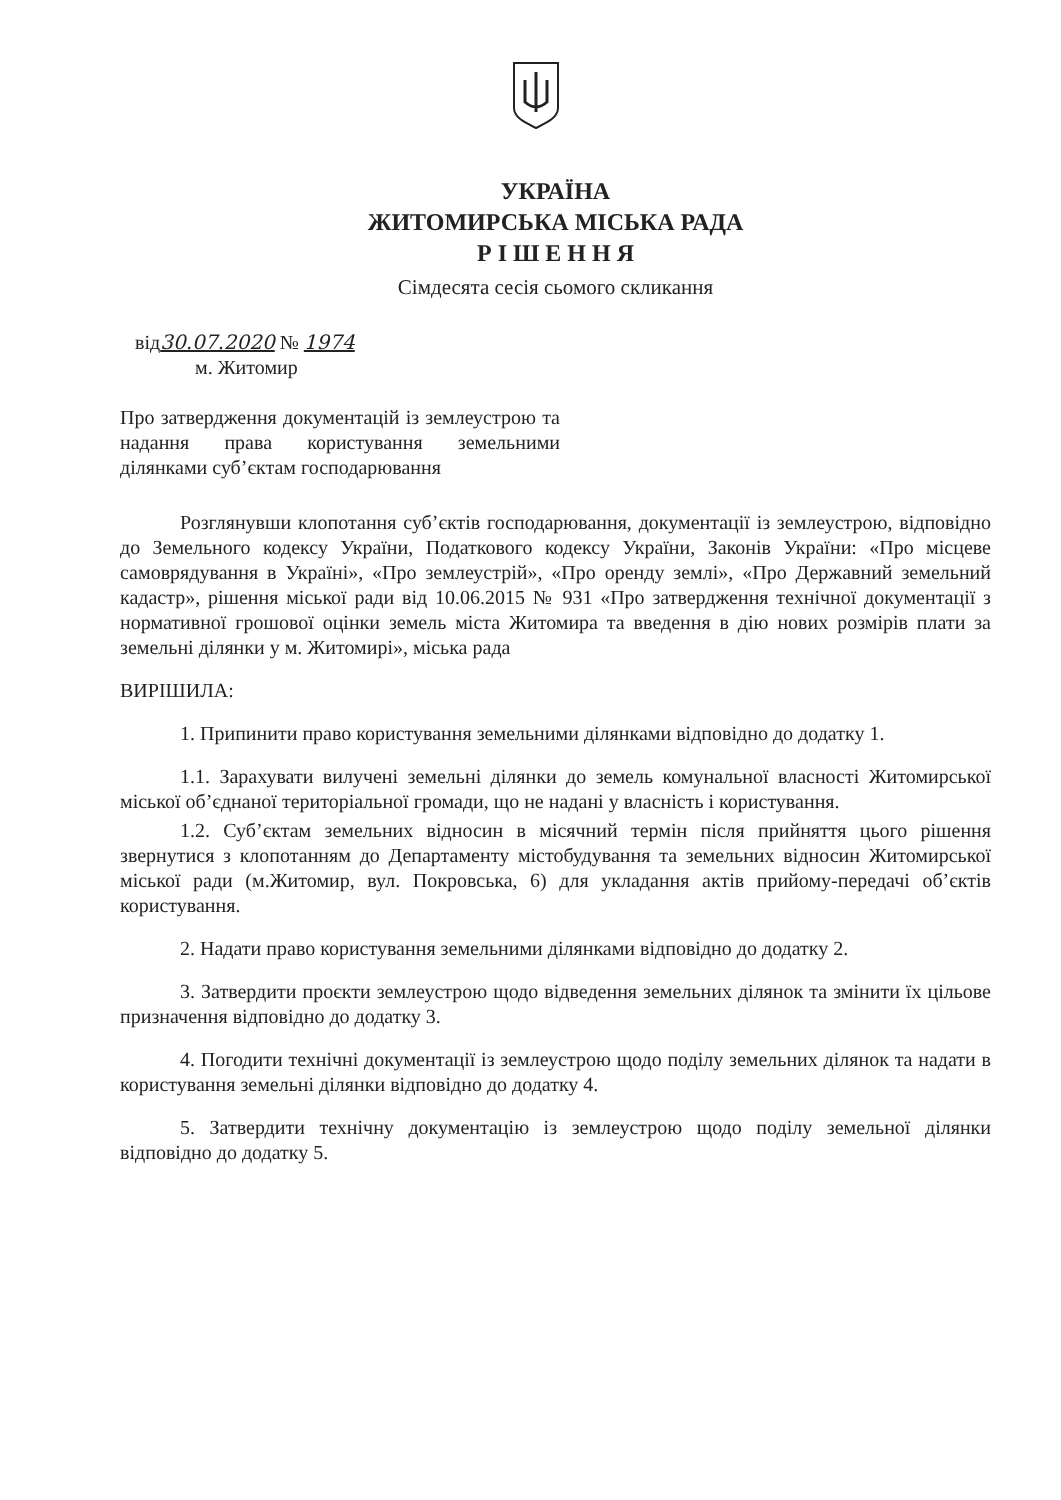УКРАЇНА
ЖИТОМИРСЬКА МІСЬКА РАДА
Р І Ш Е Н Н Я
Сімдесята сесія сьомого скликання
від30.07.2020 № 1974
м. Житомир
Про затвердження документацій із землеустрою та надання права користування земельними ділянками суб’єктам господарювання
Розглянувши клопотання суб’єктів господарювання, документації із землеустрою, відповідно до Земельного кодексу України, Податкового кодексу України, Законів України: «Про місцеве самоврядування в Україні», «Про землеустрій», «Про оренду землі», «Про Державний земельний кадастр», рішення міської ради від 10.06.2015 № 931 «Про затвердження технічної документації з нормативної грошової оцінки земель міста Житомира та введення в дію нових розмірів плати за земельні ділянки у м. Житомирі», міська рада
ВИРІШИЛА:
1. Припинити право користування земельними ділянками відповідно до додатку 1.
1.1. Зарахувати вилучені земельні ділянки до земель комунальної власності Житомирської міської об’єднаної територіальної громади, що не надані у власність і користування.
1.2. Суб’єктам земельних відносин в місячний термін після прийняття цього рішення звернутися з клопотанням до Департаменту містобудування та земельних відносин Житомирської міської ради (м.Житомир, вул. Покровська, 6) для укладання актів прийому-передачі об’єктів користування.
2. Надати право користування земельними ділянками відповідно до додатку 2.
3. Затвердити проєкти землеустрою щодо відведення земельних ділянок та змінити їх цільове призначення відповідно до додатку 3.
4. Погодити технічні документації із землеустрою щодо поділу земельних ділянок та надати в користування земельні ділянки відповідно до додатку 4.
5. Затвердити технічну документацію із землеустрою щодо поділу земельної ділянки відповідно до додатку 5.